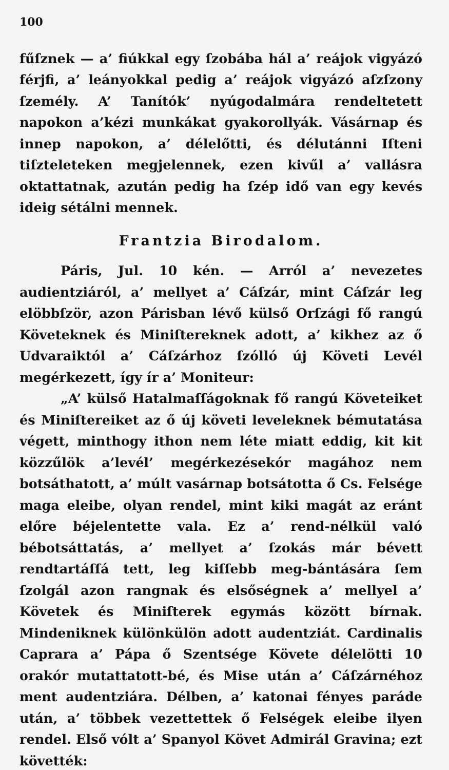100
fűſznek — a’ fiúkkal egy ſzobába hál a’ reájok vigyázó férjfi, a’ leányokkal pedig a’ reájok vigyázó aſzſzony ſzemély. A’ Tanítók’ nyúgodalmára rendeltetett napokon a’kézi munkákat gyakorollyák. Vásárnap és innep napokon, a’ délelőtti, és délutánni Iſteni tiſzteleteken megjelennek, ezen kivűl a’ vallásra oktattatnak, azután pedig ha ſzép idő van egy kevés ideig sétálni mennek.
Frantzia Birodalom.
Páris, Jul. 10 kén. — Arról a’ nevezetes audientziáról, a’ mellyet a’ Cáſzár, mint Cáſzár leg elöbbſzör, azon Párisban lévő külső Orſzági fő rangú Követeknek és Miniſtereknek adott, a’ kikhez az ő Udvaraiktól a’ Cáſzárhoz ſzólló új Követi Levél megérkezett, így ír a’ Moniteur:
„A’ külső Hatalmaſſágoknak fő rangú Követeiket és Miniſtereiket az ő új követi leveleknek bémutatása végett, minthogy ithon nem léte miatt eddig, kit kit közzűlök a’levél’ megérkezésekór magához nem botsáthatott, a’ múlt vasárnap botsátotta ő Cs. Felsége maga eleibe, olyan rendel, mint kiki magát az eránt előre béjelentette vala. Ez a’ rend-nélkül való bébotsáttatás, a’ mellyet a’ ſzokás már bévett rendtartáſſá tett, leg kiſſebb meg-bántására ſem ſzolgál azon rangnak és elsőségnek a’ mellyel a’ Követek és Miniſterek egymás között bírnak. Mindeniknek különkülön adott audentziát. Cardinalis Caprara a’ Pápa ő Szentsége Követe délelötti 10 orakór mutattatott-bé, és Mise után a’ Cáſzárnéhoz ment audentziára. Délben, a’ katonai fényes paráde után, a’ többek vezettettek ő Felségek eleibe ilyen rendel. Első vólt a’ Spanyol Követ Admirál Gravina; ezt követték: